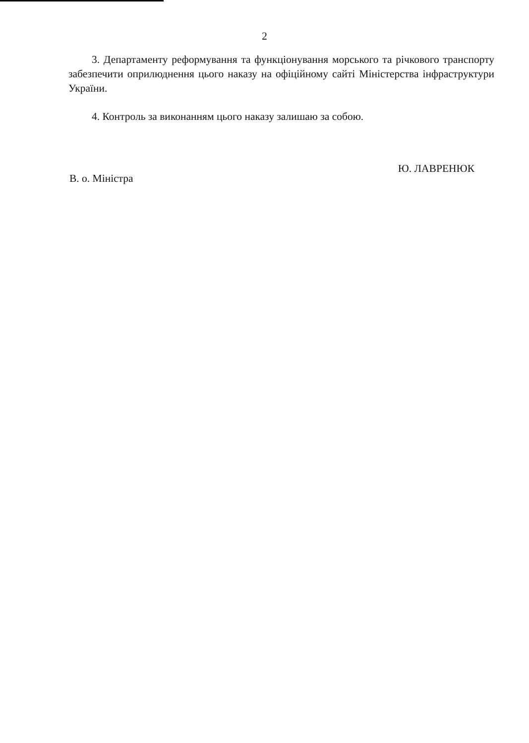2
3. Департаменту реформування та функціонування морського та річкового транспорту забезпечити оприлюднення цього наказу на офіційному сайті Міністерства інфраструктури України.
4. Контроль за виконанням цього наказу залишаю за собою.
В. о. Міністра
Ю. ЛАВРЕНЮК